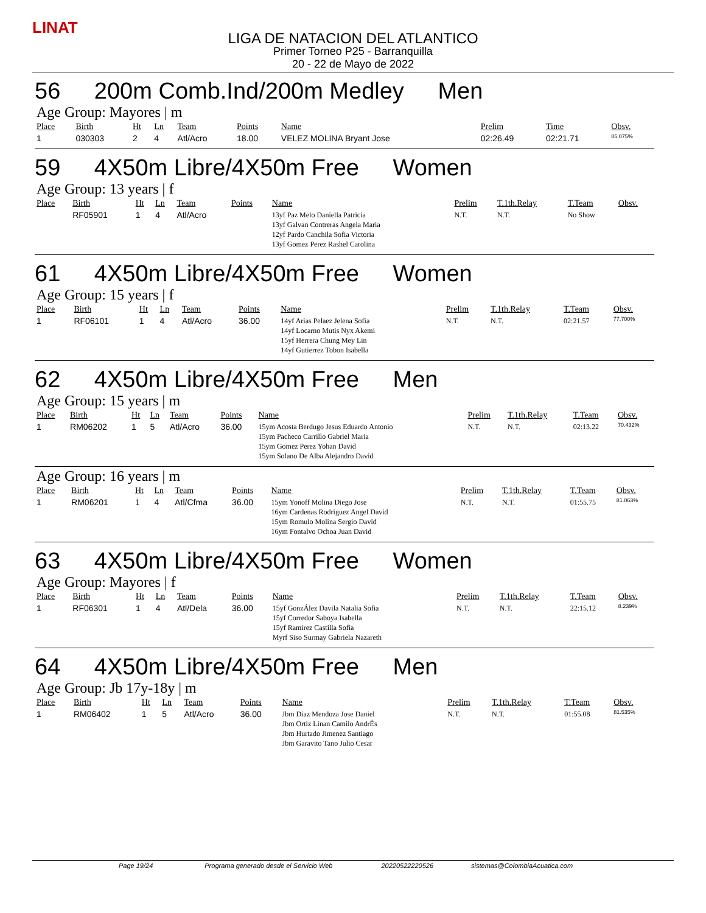LINAT
LIGA DE NATACION DEL ATLANTICO
Primer Torneo P25 - Barranquilla
20 - 22 de Mayo de 2022
56 200m Comb.Ind/200m Medley Men
Age Group: Mayores | m
| Place | Birth | Ht | Ln | Team | Points | Name | Prelim | Time | Obsv. |
| --- | --- | --- | --- | --- | --- | --- | --- | --- | --- |
| 1 | 030303 | 2 | 4 | Atl/Acro | 18.00 | VELEZ MOLINA Bryant Jose | 02:26.49 | 02:21.71 | 85.075% |
59 4X50m Libre/4X50m Free Women
Age Group: 13 years | f
| Place | Birth | Ht | Ln | Team | Points | Name | Prelim | T.1th.Relay | T.Team | Obsv. |
| --- | --- | --- | --- | --- | --- | --- | --- | --- | --- | --- |
| | RF05901 | 1 | 4 | Atl/Acro | | 13yf Paz Melo Daniella Patricia 13yf Galvan Contreras Angela Maria 12yf Pardo Canchila Sofia Victoria 13yf Gomez Perez Rashel Carolina | N.T. | N.T. | No Show | |
61 4X50m Libre/4X50m Free Women
Age Group: 15 years | f
| Place | Birth | Ht | Ln | Team | Points | Name | Prelim | T.1th.Relay | T.Team | Obsv. |
| --- | --- | --- | --- | --- | --- | --- | --- | --- | --- | --- |
| 1 | RF06101 | 1 | 4 | Atl/Acro | 36.00 | 14yf Arias Pelaez Jelena Sofia 14yf Locarno Mutis Nyx Akemi 15yf Herrera Chung Mey Lin 14yf Gutierrez Tobon Isabella | N.T. | N.T. | 02:21.57 | 77.700% |
62 4X50m Libre/4X50m Free Men
Age Group: 15 years | m
| Place | Birth | Ht | Ln | Team | Points | Name | Prelim | T.1th.Relay | T.Team | Obsv. |
| --- | --- | --- | --- | --- | --- | --- | --- | --- | --- | --- |
| 1 | RM06202 | 1 | 5 | Atl/Acro | 36.00 | 15ym Acosta Berdugo Jesus Eduardo Antonio 15ym Pacheco Carrillo Gabriel Maria 15ym Gomez Perez Yohan David 15ym Solano De Alba Alejandro David | N.T. | N.T. | 02:13.22 | 70.432% |
Age Group: 16 years | m
| Place | Birth | Ht | Ln | Team | Points | Name | Prelim | T.1th.Relay | T.Team | Obsv. |
| --- | --- | --- | --- | --- | --- | --- | --- | --- | --- | --- |
| 1 | RM06201 | 1 | 4 | Atl/Cfma | 36.00 | 15ym Yonoff Molina Diego Jose 16ym Cardenas Rodriguez Angel David 15ym Romulo Molina Sergio David 16ym Fontalvo Ochoa Juan David | N.T. | N.T. | 01:55.75 | 81.063% |
63 4X50m Libre/4X50m Free Women
Age Group: Mayores | f
| Place | Birth | Ht | Ln | Team | Points | Name | Prelim | T.1th.Relay | T.Team | Obsv. |
| --- | --- | --- | --- | --- | --- | --- | --- | --- | --- | --- |
| 1 | RF06301 | 1 | 4 | Atl/Dela | 36.00 | 15yf GonzÁlez Davila Natalia Sofia 15yf Corredor Saboya Isabella 15yf Ramirez Castilla Sofia Myrf Siso Surmay Gabriela Nazareth | N.T. | N.T. | 22:15.12 | 8.239% |
64 4X50m Libre/4X50m Free Men
Age Group: Jb 17y-18y | m
| Place | Birth | Ht | Ln | Team | Points | Name | Prelim | T.1th.Relay | T.Team | Obsv. |
| --- | --- | --- | --- | --- | --- | --- | --- | --- | --- | --- |
| 1 | RM06402 | 1 | 5 | Atl/Acro | 36.00 | Jbm Diaz Mendoza Jose Daniel Jbm Ortiz Linan Camilo AndrÉs Jbm Hurtado Jimenez Santiago Jbm Garavito Tano Julio Cesar | N.T. | N.T. | 01:55.08 | 81.535% |
Page 19/24 Programa generado desde el Servicio Web 20220522220526 sistemas@ColombiaAcuatica.com